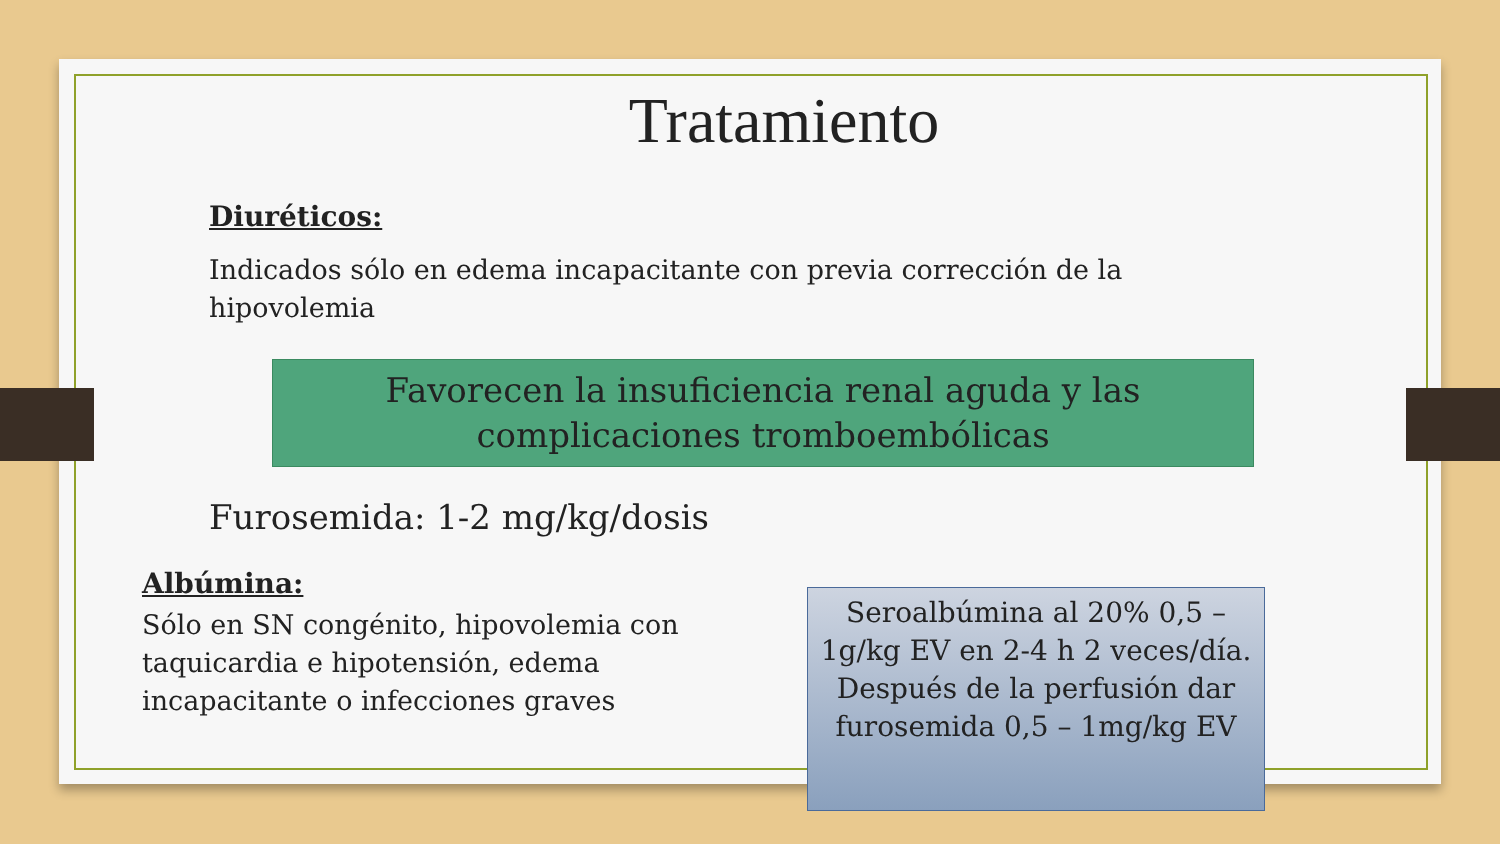Tratamiento
Diuréticos:
Indicados sólo en edema incapacitante con previa corrección de la
hipovolemia
Favorecen la insuficiencia renal aguda y las complicaciones tromboembólicas
Furosemida: 1-2 mg/kg/dosis
Albúmina:
Sólo en SN congénito, hipovolemia con taquicardia e hipotensión, edema incapacitante o infecciones graves
Seroalbúmina al 20% 0,5 – 1g/kg EV en 2-4 h 2 veces/día. Después de la perfusión dar furosemida 0,5 – 1mg/kg EV